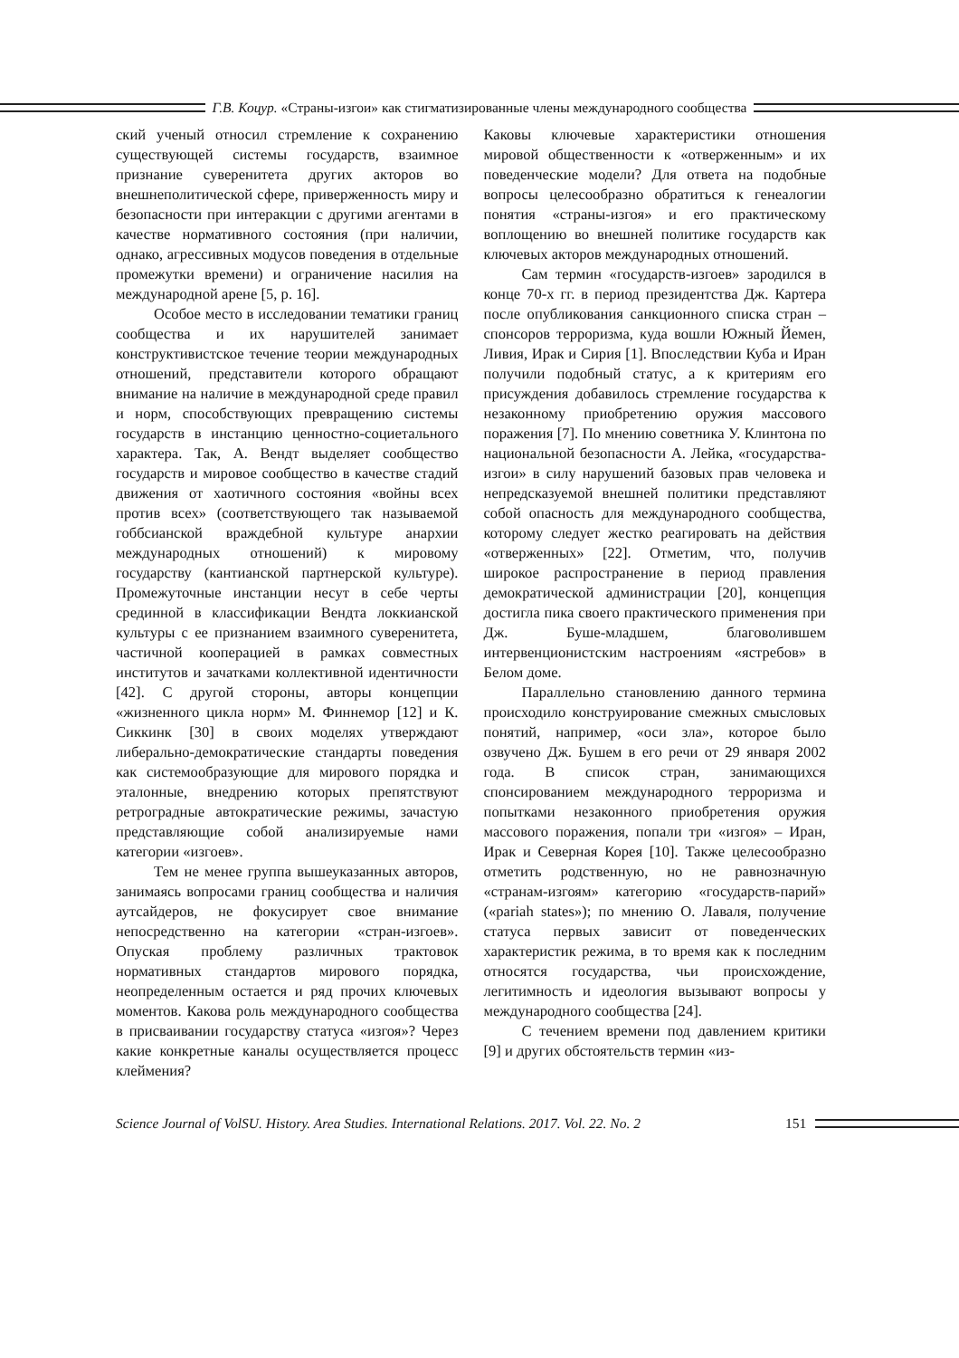Г.В. Коцур. «Страны-изгои» как стигматизированные члены международного сообщества
ский ученый относил стремление к сохранению существующей системы государств, взаимное признание суверенитета других акторов во внешнеполитической сфере, приверженность миру и безопасности при интеракции с другими агентами в качестве нормативного состояния (при наличии, однако, агрессивных модусов поведения в отдельные промежутки времени) и ограничение насилия на международной арене [5, p. 16].
Особое место в исследовании тематики границ сообщества и их нарушителей занимает конструктивистское течение теории международных отношений, представители которого обращают внимание на наличие в международной среде правил и норм, способствующих превращению системы государств в инстанцию ценностно-социетального характера. Так, А. Вендт выделяет сообщество государств и мировое сообщество в качестве стадий движения от хаотичного состояния «войны всех против всех» (соответствующего так называемой гоббсианской враждебной культуре анархии международных отношений) к мировому государству (кантианской партнерской культуре). Промежуточные инстанции несут в себе черты срединной в классификации Вендта локкианской культуры с ее признанием взаимного суверенитета, частичной кооперацией в рамках совместных институтов и зачатками коллективной идентичности [42]. С другой стороны, авторы концепции «жизненного цикла норм» М. Финнемор [12] и К. Сиккинк [30] в своих моделях утверждают либерально-демократические стандарты поведения как системообразующие для мирового порядка и эталонные, внедрению которых препятствуют ретроградные автократические режимы, зачастую представляющие собой анализируемые нами категории «изгоев».
Тем не менее группа вышеуказанных авторов, занимаясь вопросами границ сообщества и наличия аутсайдеров, не фокусирует свое внимание непосредственно на категории «стран-изгоев». Опуская проблему различных трактовок нормативных стандартов мирового порядка, неопределенным остается и ряд прочих ключевых моментов. Какова роль международного сообщества в присваивании государству статуса «изгоя»? Через какие конкретные каналы осуществляется процесс клеймения?
Каковы ключевые характеристики отношения мировой общественности к «отверженным» и их поведенческие модели? Для ответа на подобные вопросы целесообразно обратиться к генеалогии понятия «страны-изгоя» и его практическому воплощению во внешней политике государств как ключевых акторов международных отношений.
Сам термин «государств-изгоев» зародился в конце 70-х гг. в период президентства Дж. Картера после опубликования санкционного списка стран – спонсоров терроризма, куда вошли Южный Йемен, Ливия, Ирак и Сирия [1]. Впоследствии Куба и Иран получили подобный статус, а к критериям его присуждения добавилось стремление государства к незаконному приобретению оружия массового поражения [7]. По мнению советника У. Клинтона по национальной безопасности А. Лейка, «государства-изгои» в силу нарушений базовых прав человека и непредсказуемой внешней политики представляют собой опасность для международного сообщества, которому следует жестко реагировать на действия «отверженных» [22]. Отметим, что, получив широкое распространение в период правления демократической администрации [20], концепция достигла пика своего практического применения при Дж. Буше-младшем, благоволившем интервенционистским настроениям «ястребов» в Белом доме.
Параллельно становлению данного термина происходило конструирование смежных смысловых понятий, например, «оси зла», которое было озвучено Дж. Бушем в его речи от 29 января 2002 года. В список стран, занимающихся спонсированием международного терроризма и попытками незаконного приобретения оружия массового поражения, попали три «изгоя» – Иран, Ирак и Северная Корея [10]. Также целесообразно отметить родственную, но не равнозначную «странам-изгоям» категорию «государств-парий» («pariah states»); по мнению О. Лаваля, получение статуса первых зависит от поведенческих характеристик режима, в то время как к последним относятся государства, чьи происхождение, легитимность и идеология вызывают вопросы у международного сообщества [24].
С течением времени под давлением критики [9] и других обстоятельств термин «из-
Science Journal of VolSU. History. Area Studies. International Relations. 2017. Vol. 22. No. 2
151